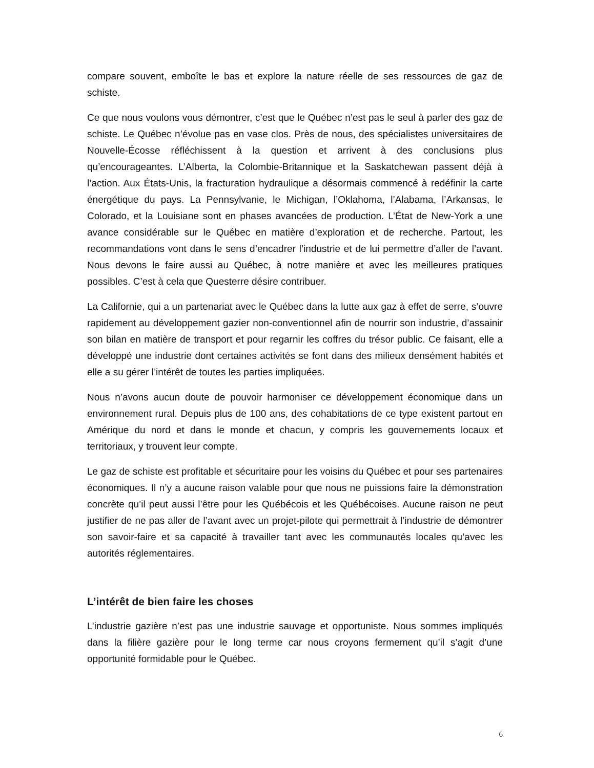compare souvent, emboîte le bas et explore la nature réelle de ses ressources de gaz de schiste.
Ce que nous voulons vous démontrer, c’est que le Québec n’est pas le seul à parler des gaz de schiste. Le Québec n’évolue pas en vase clos. Près de nous, des spécialistes universitaires de Nouvelle-Écosse réfléchissent à la question et arrivent à des conclusions plus qu’encourageantes. L’Alberta, la Colombie-Britannique et la Saskatchewan passent déjà à l’action. Aux États-Unis, la fracturation hydraulique a désormais commencé à redéfinir la carte énergétique du pays. La Pennsylvanie, le Michigan, l’Oklahoma, l’Alabama, l’Arkansas, le Colorado, et la Louisiane sont en phases avancées de production. L’État de New-York a une avance considérable sur le Québec en matière d’exploration et de recherche. Partout, les recommandations vont dans le sens d’encadrer l’industrie et de lui permettre d’aller de l’avant. Nous devons le faire aussi au Québec, à notre manière et avec les meilleures pratiques possibles. C’est à cela que Questerre désire contribuer.
La Californie, qui a un partenariat avec le Québec dans la lutte aux gaz à effet de serre, s’ouvre rapidement au développement gazier non-conventionnel afin de nourrir son industrie, d’assainir son bilan en matière de transport et pour regarnir les coffres du trésor public. Ce faisant, elle a développé une industrie dont certaines activités se font dans des milieux densément habités et elle a su gérer l’intérêt de toutes les parties impliquées.
Nous n’avons aucun doute de pouvoir harmoniser ce développement économique dans un environnement rural. Depuis plus de 100 ans, des cohabitations de ce type existent partout en Amérique du nord et dans le monde et chacun, y compris les gouvernements locaux et territoriaux, y trouvent leur compte.
Le gaz de schiste est profitable et sécuritaire pour les voisins du Québec et pour ses partenaires économiques. Il n’y a aucune raison valable pour que nous ne puissions faire la démonstration concrète qu’il peut aussi l’être pour les Québécois et les Québécoises. Aucune raison ne peut justifier de ne pas aller de l’avant avec un projet-pilote qui permettrait à l’industrie de démontrer son savoir-faire et sa capacité à travailler tant avec les communautés locales qu’avec les autorités réglementaires.
L’intérêt de bien faire les choses
L’industrie gazière n’est pas une industrie sauvage et opportuniste. Nous sommes impliqués dans la filière gazière pour le long terme car nous croyons fermement qu’il s’agit d’une opportunité formidable pour le Québec.
6